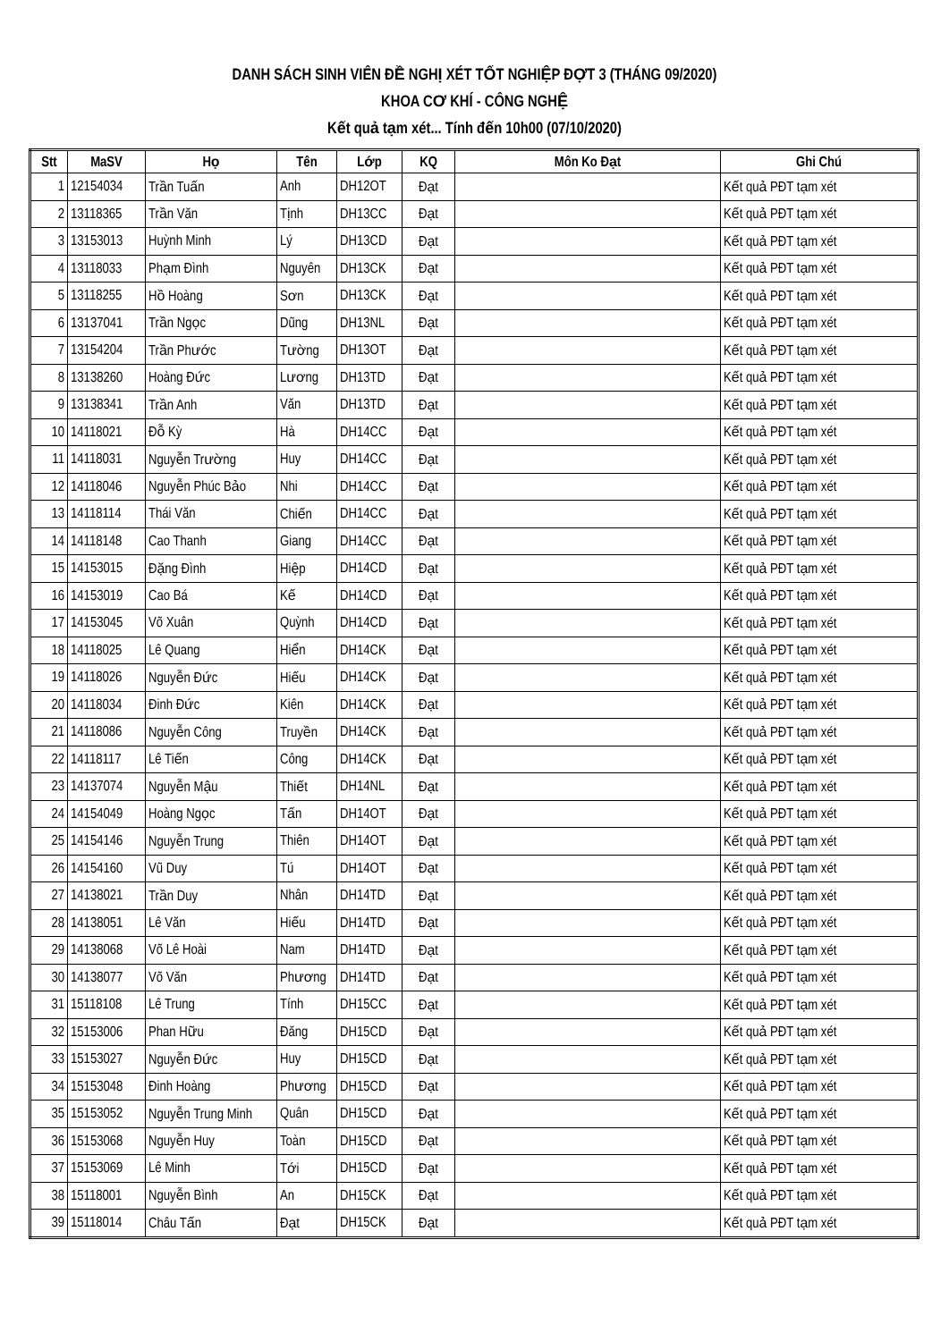DANH SÁCH SINH VIÊN ĐỀ NGHỊ XÉT TỐT NGHIỆP ĐỢT 3 (THÁNG 09/2020)
KHOA CƠ KHÍ - CÔNG NGHỆ
Kết quả tạm xét... Tính đến 10h00 (07/10/2020)
| Stt | MaSV | Họ | Tên | Lớp | KQ | Môn Ko Đạt | Ghi Chú |
| --- | --- | --- | --- | --- | --- | --- | --- |
| 1 | 12154034 | Trần Tuấn | Anh | DH12OT | Đạt | | Kết quả PĐT tạm xét |
| 2 | 13118365 | Trần Văn | Tịnh | DH13CC | Đạt | | Kết quả PĐT tạm xét |
| 3 | 13153013 | Huỳnh Minh | Lý | DH13CD | Đạt | | Kết quả PĐT tạm xét |
| 4 | 13118033 | Phạm Đình | Nguyên | DH13CK | Đạt | | Kết quả PĐT tạm xét |
| 5 | 13118255 | Hồ Hoàng | Sơn | DH13CK | Đạt | | Kết quả PĐT tạm xét |
| 6 | 13137041 | Trần Ngọc | Dũng | DH13NL | Đạt | | Kết quả PĐT tạm xét |
| 7 | 13154204 | Trần Phước | Tường | DH13OT | Đạt | | Kết quả PĐT tạm xét |
| 8 | 13138260 | Hoàng Đức | Lương | DH13TD | Đạt | | Kết quả PĐT tạm xét |
| 9 | 13138341 | Trần Anh | Văn | DH13TD | Đạt | | Kết quả PĐT tạm xét |
| 10 | 14118021 | Đỗ Kỳ | Hà | DH14CC | Đạt | | Kết quả PĐT tạm xét |
| 11 | 14118031 | Nguyễn Trường | Huy | DH14CC | Đạt | | Kết quả PĐT tạm xét |
| 12 | 14118046 | Nguyễn Phúc Bảo | Nhi | DH14CC | Đạt | | Kết quả PĐT tạm xét |
| 13 | 14118114 | Thái Văn | Chiến | DH14CC | Đạt | | Kết quả PĐT tạm xét |
| 14 | 14118148 | Cao Thanh | Giang | DH14CC | Đạt | | Kết quả PĐT tạm xét |
| 15 | 14153015 | Đặng Đình | Hiệp | DH14CD | Đạt | | Kết quả PĐT tạm xét |
| 16 | 14153019 | Cao Bá | Kế | DH14CD | Đạt | | Kết quả PĐT tạm xét |
| 17 | 14153045 | Võ Xuân | Quỳnh | DH14CD | Đạt | | Kết quả PĐT tạm xét |
| 18 | 14118025 | Lê Quang | Hiển | DH14CK | Đạt | | Kết quả PĐT tạm xét |
| 19 | 14118026 | Nguyễn Đức | Hiếu | DH14CK | Đạt | | Kết quả PĐT tạm xét |
| 20 | 14118034 | Đinh Đức | Kiên | DH14CK | Đạt | | Kết quả PĐT tạm xét |
| 21 | 14118086 | Nguyễn Công | Truyền | DH14CK | Đạt | | Kết quả PĐT tạm xét |
| 22 | 14118117 | Lê Tiến | Công | DH14CK | Đạt | | Kết quả PĐT tạm xét |
| 23 | 14137074 | Nguyễn Mậu | Thiết | DH14NL | Đạt | | Kết quả PĐT tạm xét |
| 24 | 14154049 | Hoàng Ngọc | Tấn | DH14OT | Đạt | | Kết quả PĐT tạm xét |
| 25 | 14154146 | Nguyễn Trung | Thiên | DH14OT | Đạt | | Kết quả PĐT tạm xét |
| 26 | 14154160 | Vũ Duy | Tú | DH14OT | Đạt | | Kết quả PĐT tạm xét |
| 27 | 14138021 | Trần Duy | Nhân | DH14TD | Đạt | | Kết quả PĐT tạm xét |
| 28 | 14138051 | Lê Văn | Hiếu | DH14TD | Đạt | | Kết quả PĐT tạm xét |
| 29 | 14138068 | Võ Lê Hoài | Nam | DH14TD | Đạt | | Kết quả PĐT tạm xét |
| 30 | 14138077 | Võ Văn | Phương | DH14TD | Đạt | | Kết quả PĐT tạm xét |
| 31 | 15118108 | Lê Trung | Tính | DH15CC | Đạt | | Kết quả PĐT tạm xét |
| 32 | 15153006 | Phan Hữu | Đăng | DH15CD | Đạt | | Kết quả PĐT tạm xét |
| 33 | 15153027 | Nguyễn Đức | Huy | DH15CD | Đạt | | Kết quả PĐT tạm xét |
| 34 | 15153048 | Đinh Hoàng | Phương | DH15CD | Đạt | | Kết quả PĐT tạm xét |
| 35 | 15153052 | Nguyễn Trung Minh | Quân | DH15CD | Đạt | | Kết quả PĐT tạm xét |
| 36 | 15153068 | Nguyễn Huy | Toàn | DH15CD | Đạt | | Kết quả PĐT tạm xét |
| 37 | 15153069 | Lê Minh | Tới | DH15CD | Đạt | | Kết quả PĐT tạm xét |
| 38 | 15118001 | Nguyễn Bình | An | DH15CK | Đạt | | Kết quả PĐT tạm xét |
| 39 | 15118014 | Châu Tấn | Đạt | DH15CK | Đạt | | Kết quả PĐT tạm xét |